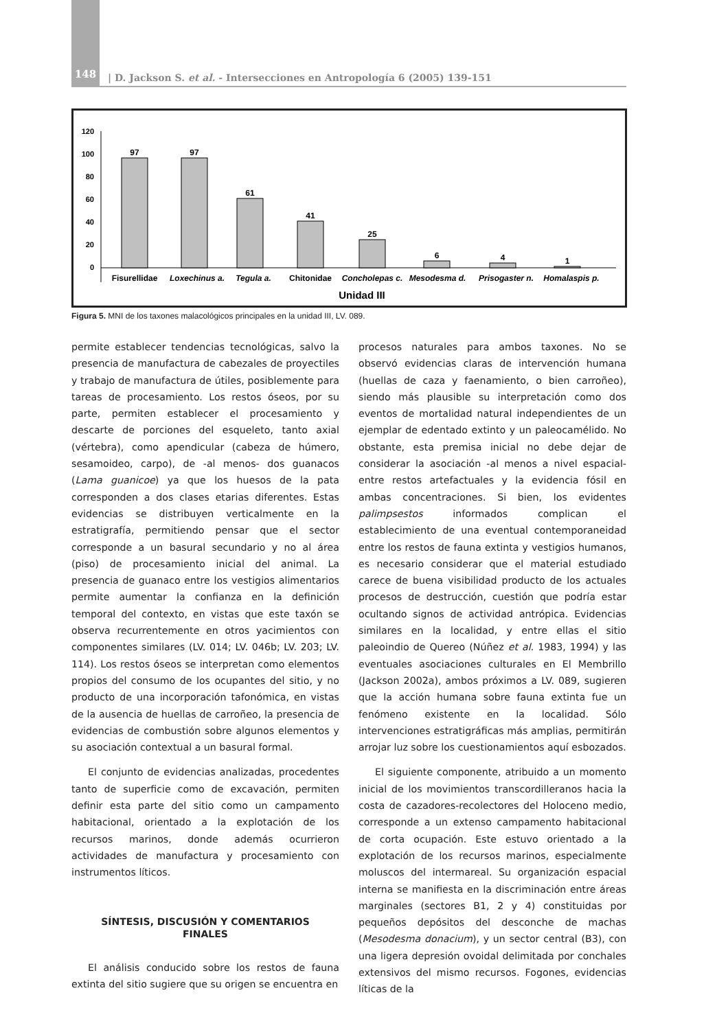148
| D. Jackson S. et al. - Intersecciones en Antropología 6 (2005) 139-151
120
100
80
60
40
20
0
97
97
61
41
25
6
4
1
Fisurellidae
Loxechinus a.
Tegula a.
Chitonidae
Concholepas c.
Mesodesma d.
Prisogaster n.
Homalaspis p.
Unidad III
Figura 5. MNI de los taxones malacológicos principales en la unidad III, LV. 089.
permite establecer tendencias tecnológicas, salvo la presencia de manufactura de cabezales de proyectiles y trabajo de manufactura de útiles, posiblemente para tareas de procesamiento. Los restos óseos, por su parte, permiten establecer el procesamiento y descarte de porciones del esqueleto, tanto axial (vértebra), como apendicular (cabeza de húmero, sesamoideo, carpo), de -al menos- dos guanacos (Lama guanicoe) ya que los huesos de la pata corresponden a dos clases etarias diferentes. Estas evidencias se distribuyen verticalmente en la estratigrafía, permitiendo pensar que el sector corresponde a un basural secundario y no al área (piso) de procesamiento inicial del animal. La presencia de guanaco entre los vestigios alimentarios permite aumentar la confianza en la definición temporal del contexto, en vistas que este taxón se observa recurrentemente en otros yacimientos con componentes similares (LV. 014; LV. 046b; LV. 203; LV. 114). Los restos óseos se interpretan como elementos propios del consumo de los ocupantes del sitio, y no producto de una incorporación tafonómica, en vistas de la ausencia de huellas de carroñeo, la presencia de evidencias de combustión sobre algunos elementos y su asociación contextual a un basural formal.
El conjunto de evidencias analizadas, procedentes tanto de superficie como de excavación, permiten definir esta parte del sitio como un campamento habitacional, orientado a la explotación de los recursos marinos, donde además ocurrieron actividades de manufactura y procesamiento con instrumentos líticos.
SÍNTESIS, DISCUSIÓN Y COMENTARIOS FINALES
El análisis conducido sobre los restos de fauna extinta del sitio sugiere que su origen se encuentra en
procesos naturales para ambos taxones. No se observó evidencias claras de intervención humana (huellas de caza y faenamiento, o bien carroñeo), siendo más plausible su interpretación como dos eventos de mortalidad natural independientes de un ejemplar de edentado extinto y un paleocamélido. No obstante, esta premisa inicial no debe dejar de considerar la asociación -al menos a nivel espacial- entre restos artefactuales y la evidencia fósil en ambas concentraciones. Si bien, los evidentes palimpsestos informados complican el establecimiento de una eventual contemporaneidad entre los restos de fauna extinta y vestigios humanos, es necesario considerar que el material estudiado carece de buena visibilidad producto de los actuales procesos de destrucción, cuestión que podría estar ocultando signos de actividad antrópica. Evidencias similares en la localidad, y entre ellas el sitio paleoindio de Quereo (Núñez et al. 1983, 1994) y las eventuales asociaciones culturales en El Membrillo (Jackson 2002a), ambos próximos a LV. 089, sugieren que la acción humana sobre fauna extinta fue un fenómeno existente en la localidad. Sólo intervenciones estratigráficas más amplias, permitirán arrojar luz sobre los cuestionamientos aquí esbozados.
El siguiente componente, atribuido a un momento inicial de los movimientos transcordilleranos hacia la costa de cazadores-recolectores del Holoceno medio, corresponde a un extenso campamento habitacional de corta ocupación. Este estuvo orientado a la explotación de los recursos marinos, especialmente moluscos del intermareal. Su organización espacial interna se manifiesta en la discriminación entre áreas marginales (sectores B1, 2 y 4) constituidas por pequeños depósitos del desconche de machas (Mesodesma donacium), y un sector central (B3), con una ligera depresión ovoidal delimitada por conchales extensivos del mismo recursos. Fogones, evidencias líticas de la